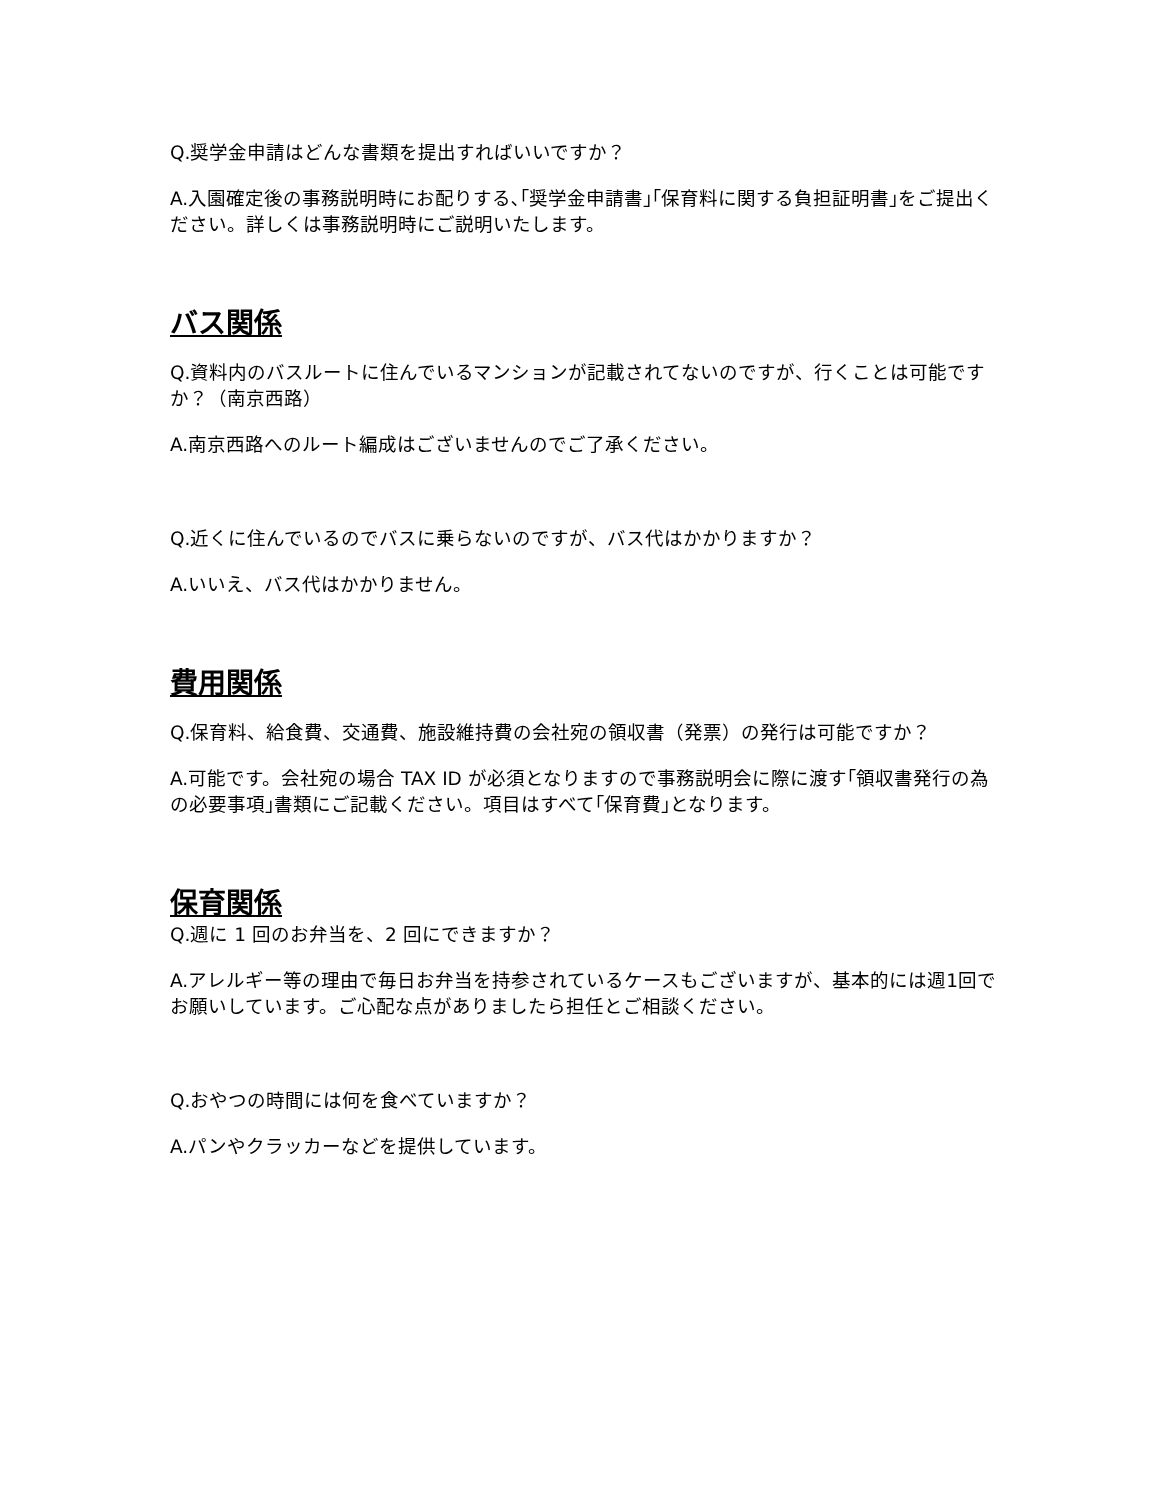Q.奨学金申請はどんな書類を提出すればいいですか？
A.入園確定後の事務説明時にお配りする､｢奨学金申請書｣｢保育料に関する負担証明書｣をご提出ください。詳しくは事務説明時にご説明いたします。
バス関係
Q.資料内のバスルートに住んでいるマンションが記載されてないのですが、行くことは可能ですか？（南京西路）
A.南京西路へのルート編成はございませんのでご了承ください。
Q.近くに住んでいるのでバスに乗らないのですが、バス代はかかりますか？
A.いいえ、バス代はかかりません。
費用関係
Q.保育料、給食費、交通費、施設維持費の会社宛の領収書（発票）の発行は可能ですか？
A.可能です。会社宛の場合 TAX ID が必須となりますので事務説明会に際に渡す｢領収書発行の為の必要事項｣書類にご記載ください。項目はすべて｢保育費｣となります。
保育関係
Q.週に 1 回のお弁当を、2 回にできますか？
A.アレルギー等の理由で毎日お弁当を持参されているケースもございますが、基本的には週1回でお願いしています。ご心配な点がありましたら担任とご相談ください。
Q.おやつの時間には何を食べていますか？
A.パンやクラッカーなどを提供しています。